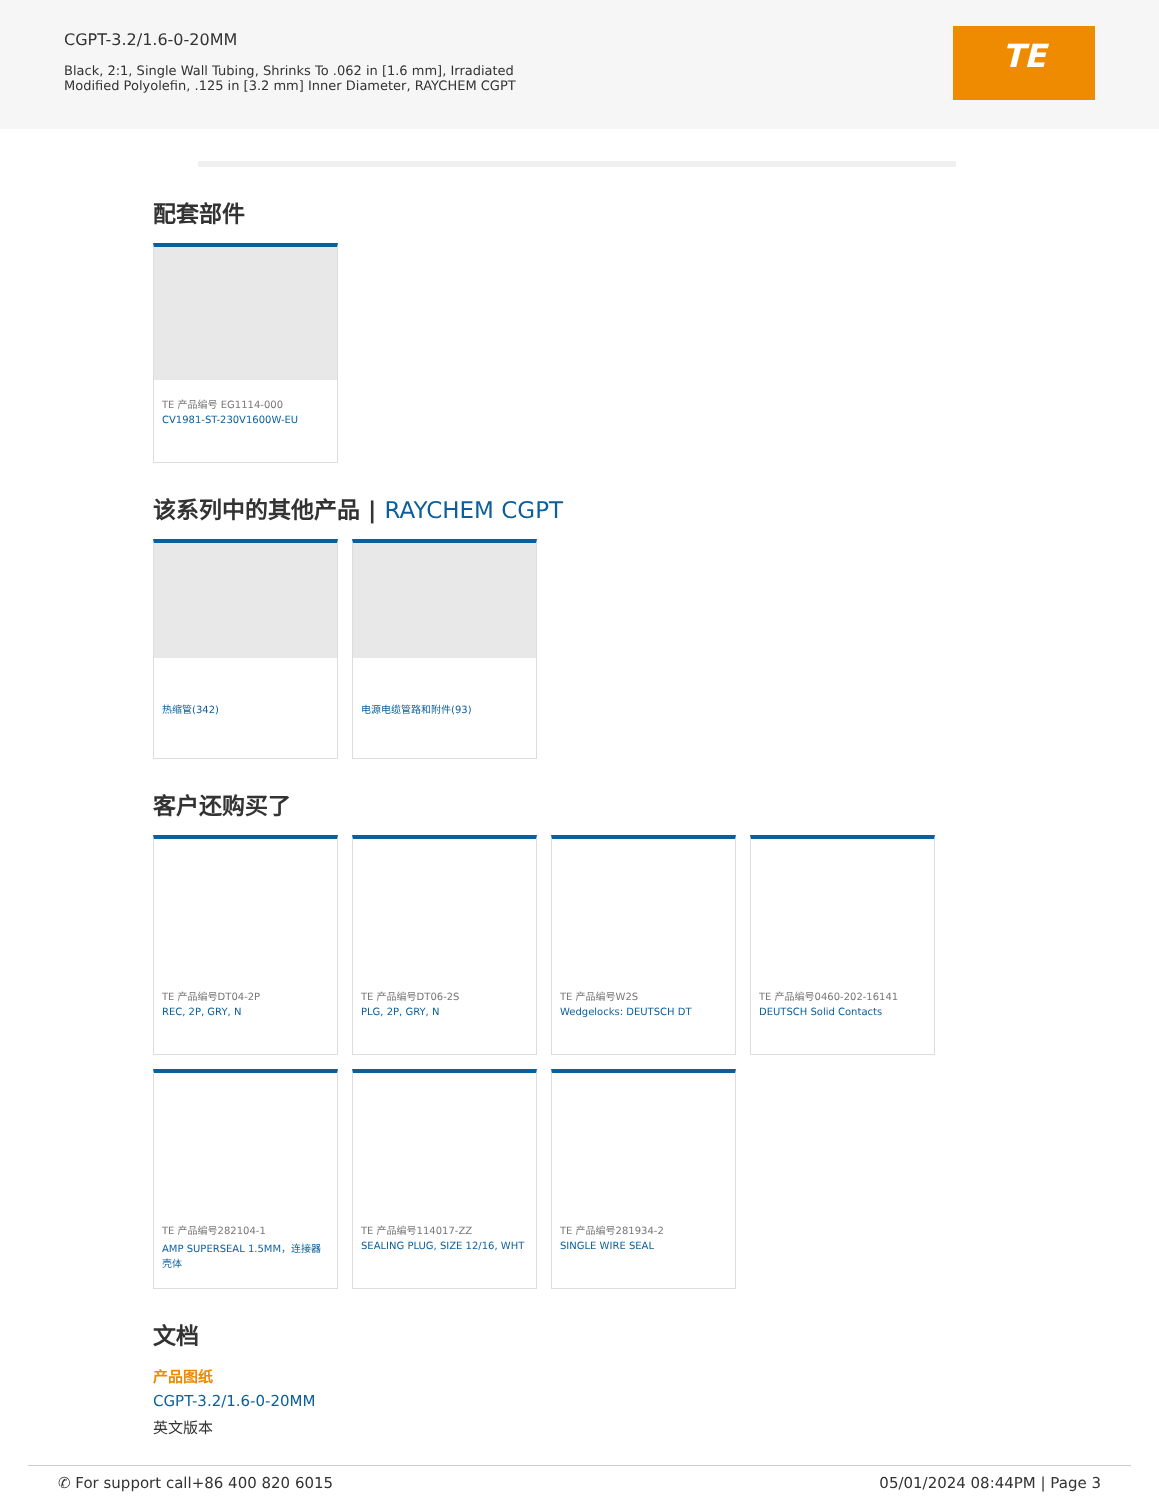CGPT-3.2/1.6-0-20MM
Black, 2:1, Single Wall Tubing, Shrinks To .062 in [1.6 mm], Irradiated Modified Polyolefin, .125 in [3.2 mm] Inner Diameter, RAYCHEM CGPT
TE
配套部件
TE 产品编号 EG1114-000
CV1981-ST-230V1600W-EU
该系列中的其他产品 | RAYCHEM CGPT
热缩管(342)
电源电缆管路和附件(93)
客户还购买了
TE 产品编号DT04-2P
REC, 2P, GRY, N
TE 产品编号DT06-2S
PLG, 2P, GRY, N
TE 产品编号W2S
Wedgelocks: DEUTSCH DT
TE 产品编号0460-202-16141
DEUTSCH Solid Contacts
TE 产品编号282104-1
AMP SUPERSEAL 1.5MM，连接器壳体
TE 产品编号114017-ZZ
SEALING PLUG, SIZE 12/16, WHT
TE 产品编号281934-2
SINGLE WIRE SEAL
文档
产品图纸
CGPT-3.2/1.6-0-20MM
英文版本
✆ For support call+86 400 820 6015 05/01/2024 08:44PM | Page 3